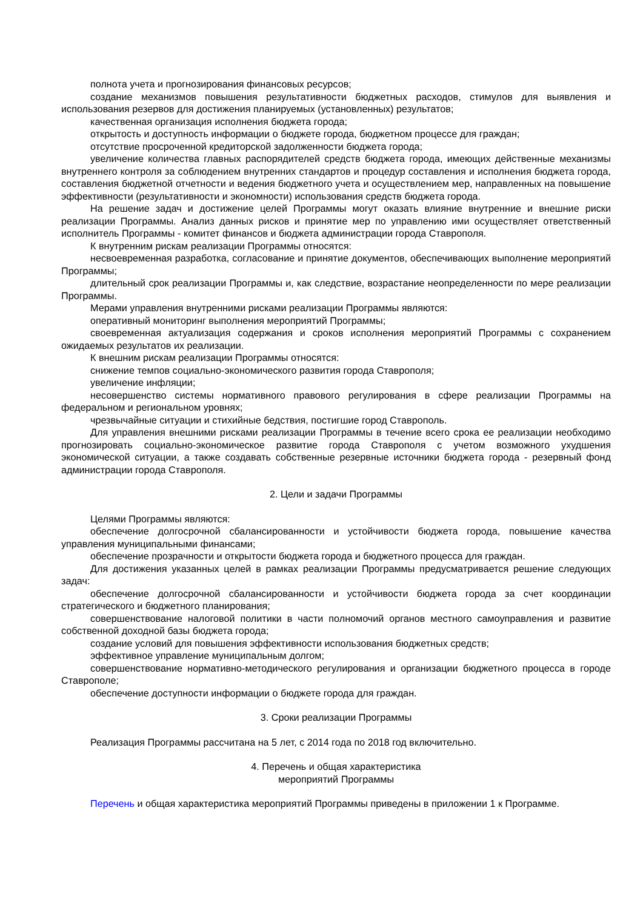полнота учета и прогнозирования финансовых ресурсов;
создание механизмов повышения результативности бюджетных расходов, стимулов для выявления и использования резервов для достижения планируемых (установленных) результатов;
качественная организация исполнения бюджета города;
открытость и доступность информации о бюджете города, бюджетном процессе для граждан;
отсутствие просроченной кредиторской задолженности бюджета города;
увеличение количества главных распорядителей средств бюджета города, имеющих действенные механизмы внутреннего контроля за соблюдением внутренних стандартов и процедур составления и исполнения бюджета города, составления бюджетной отчетности и ведения бюджетного учета и осуществлением мер, направленных на повышение эффективности (результативности и экономности) использования средств бюджета города.
На решение задач и достижение целей Программы могут оказать влияние внутренние и внешние риски реализации Программы. Анализ данных рисков и принятие мер по управлению ими осуществляет ответственный исполнитель Программы - комитет финансов и бюджета администрации города Ставрополя.
К внутренним рискам реализации Программы относятся:
несвоевременная разработка, согласование и принятие документов, обеспечивающих выполнение мероприятий Программы;
длительный срок реализации Программы и, как следствие, возрастание неопределенности по мере реализации Программы.
Мерами управления внутренними рисками реализации Программы являются:
оперативный мониторинг выполнения мероприятий Программы;
своевременная актуализация содержания и сроков исполнения мероприятий Программы с сохранением ожидаемых результатов их реализации.
К внешним рискам реализации Программы относятся:
снижение темпов социально-экономического развития города Ставрополя;
увеличение инфляции;
несовершенство системы нормативного правового регулирования в сфере реализации Программы на федеральном и региональном уровнях;
чрезвычайные ситуации и стихийные бедствия, постигшие город Ставрополь.
Для управления внешними рисками реализации Программы в течение всего срока ее реализации необходимо прогнозировать социально-экономическое развитие города Ставрополя с учетом возможного ухудшения экономической ситуации, а также создавать собственные резервные источники бюджета города - резервный фонд администрации города Ставрополя.
2. Цели и задачи Программы
Целями Программы являются:
обеспечение долгосрочной сбалансированности и устойчивости бюджета города, повышение качества управления муниципальными финансами;
обеспечение прозрачности и открытости бюджета города и бюджетного процесса для граждан.
Для достижения указанных целей в рамках реализации Программы предусматривается решение следующих задач:
обеспечение долгосрочной сбалансированности и устойчивости бюджета города за счет координации стратегического и бюджетного планирования;
совершенствование налоговой политики в части полномочий органов местного самоуправления и развитие собственной доходной базы бюджета города;
создание условий для повышения эффективности использования бюджетных средств;
эффективное управление муниципальным долгом;
совершенствование нормативно-методического регулирования и организации бюджетного процесса в городе Ставрополе;
обеспечение доступности информации о бюджете города для граждан.
3. Сроки реализации Программы
Реализация Программы рассчитана на 5 лет, с 2014 года по 2018 год включительно.
4. Перечень и общая характеристика
мероприятий Программы
Перечень и общая характеристика мероприятий Программы приведены в приложении 1 к Программе.